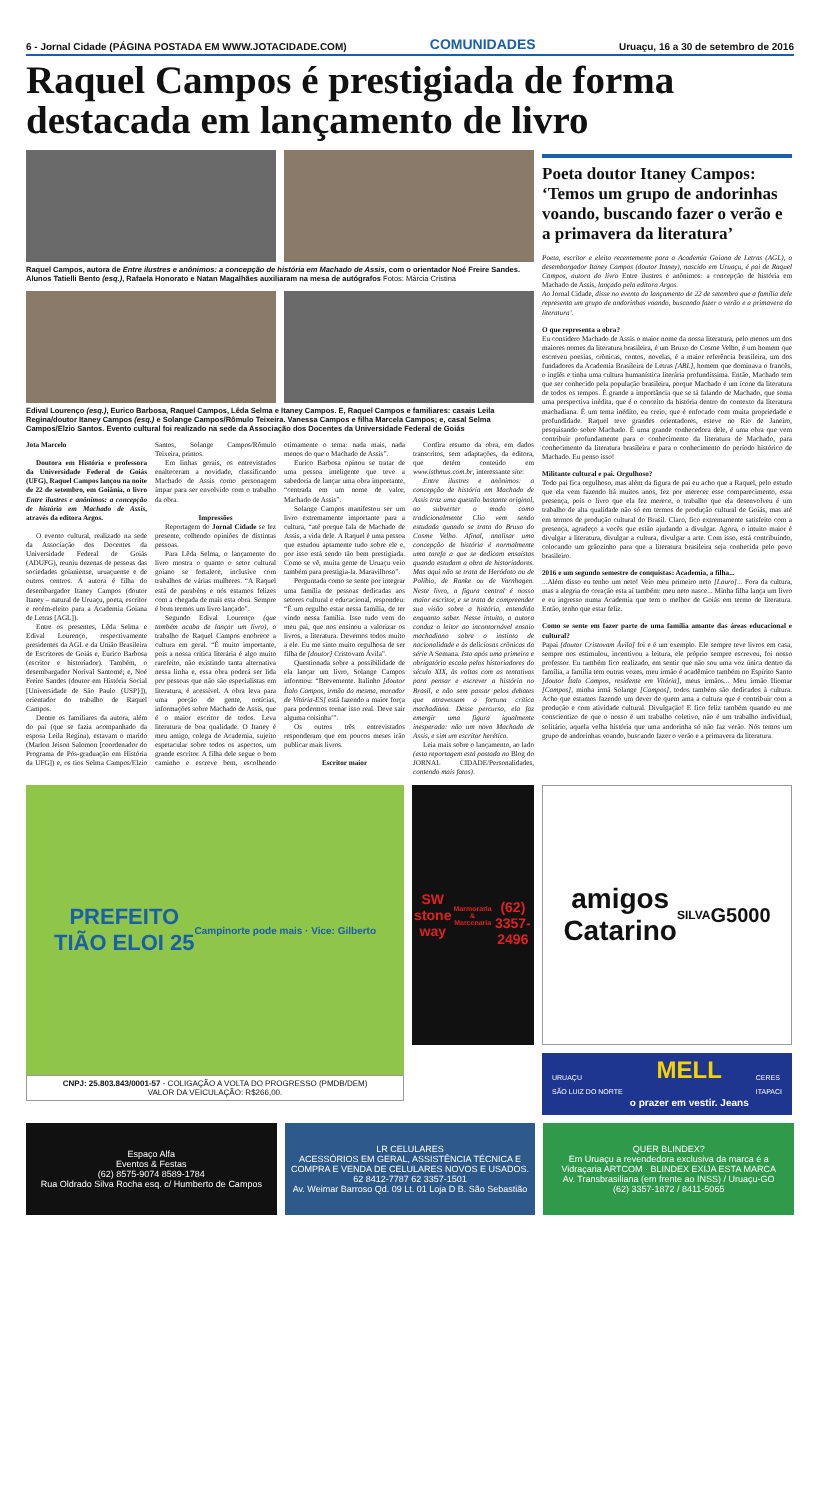6 - Jornal Cidade (PÁGINA POSTADA EM WWW.JOTACIDADE.COM) COMUNIDADES Uruaçu, 16 a 30 de setembro de 2016
Raquel Campos é prestigiada de forma destacada em lançamento de livro
Raquel Campos, autora de Entre ilustres e anônimos: a concepção de história em Machado de Assis, com o orientador Noé Freire Sandes. Alunos Tatielli Bento (esq.), Rafaela Honorato e Natan Magalhães auxiliaram na mesa de autógrafos Fotos: Márcia Cristina
Edival Lourenço (esq.), Eurico Barbosa, Raquel Campos, Lêda Selma e Itaney Campos. E, Raquel Campos e familiares: casais Leila Regina/doutor Itaney Campos (esq.) e Solange Campos/Rômulo Teixeira. Vanessa Campos e filha Marcela Campos; e, casal Selma Campos/Elzio Santos. Evento cultural foi realizado na sede da Associação dos Docentes da Universidade Federal de Goiás
Jota Marcelo
Doutora em História e professora da Universidade Federal de Goiás (UFG), Raquel Campos lançou na noite de 22 de setembro, em Goiânia, o livro Entre ilustres e anônimos: a concepção de história em Machado de Assis, através da editora Argos.
O evento cultural, realizado na sede da Associação dos Docentes da Universidade Federal de Goiás (ADUFG), reuniu dezenas de pessoas das sociedades goianiense, uruaçuense e de outros centros. A autora é filha do desembargador Itaney Campos (doutor Itaney – natural de Uruaçu, poeta, escritor e recém-eleito para a Academia Goiana de Letras [AGL]).
Entre os presentes, Lêda Selma e Edival Lourenço, respectivamente presidentes da AGL e da União Brasileira de Escritores de Goiás e, Eurico Barbosa (escritor e historiador). Também, o desembargador Norival Santomé; e, Noé Freire Sandes (doutor em História Social [Universidade de São Paulo {USP}]), orientador do trabalho de Raquel Campos.
Dentre os familiares da autora, além do pai (que se fazia acompanhado da esposa Leila Regina), estavam o marido (Marlon Jeison Salomon [coordenador do Programa de Pós-graduação em História da UFG]) e, os tios Selma Campos/Elzio Santos, Solange Campos/Rômulo Teixeira, primos.
Em linhas gerais, os entrevistados enalteceram a novidade, classificando Machado de Assis como personagem ímpar para ser envolvido com o trabalho da obra.
Impressões
Reportagem do Jornal Cidade se fez presente, colhendo opiniões de distintas pessoas.
Para Lêda Selma, o lançamento do livro mostra o quanto o setor cultural goiano se fortalece, inclusive com trabalhos de várias mulheres. “A Raquel está de parabéns e nós estamos felizes com a chegada de mais esta obra. Sempre é bom termos um livro lançado”.
Segundo Edival Lourenço (que também acaba de lançar um livro), o trabalho de Raquel Campos enobrece a cultura em geral. “É muito importante, pois a nossa crítica literária é algo muito rarefeito, não existindo tanta alternativa nessa linha e, essa obra poderá ser lida por pessoas que não são especialistas em literatura, é acessível. A obra leva para uma porção de gente, notícias, informações sobre Machado de Assis, que é o maior escritor de todos. Leva literatura de boa qualidade. O Itaney é meu amigo, colega de Academia, sujeito espetacular sobre todos os aspectos, um grande escritor. A filha dele segue o bom caminho e escreve bem, escolhendo otimamente o tema: nada mais, nada menos do que o Machado de Assis”.
Eurico Barbosa opinou se tratar de uma pessoa inteligente que teve a sabedoria de lançar uma obra importante, “centrada em um nome de valor, Machado de Assis”.
Solange Campos manifestou ser um livro extremamente importante para a cultura, “até porque fala de Machado de Assis, a vida dele. A Raquel é uma pessoa que estudou aptamente tudo sobre ele e, por isso está sendo tão bem prestigiada. Como se vê, muita gente de Uruaçu veio também para prestigia-la. Maravilhoso”.
Perguntada como se sente por integrar uma família de pessoas dedicadas aos setores cultural e educacional, respondeu: “É um orgulho estar nessa família, de ter vindo nessa família. Isso tudo vem do meu pai, que nos ensinou a valorizar os livros, a literatura. Devemos todos muito a ele. Eu me sinto muito orgulhosa de ser filha de [doutor] Cristovam Ávila”.
Questionada sobre a possibilidade de ela lançar um livro, Solange Campos informou: “Brevemente. Italinho [doutor Ítalo Campos, irmão da mesma, morador de Vitória-ES] está fazendo a maior força para podermos tornar isso real. Deve sair alguma coisinha’”.
Os outros três entrevistados responderam que em poucos meses irão publicar mais livros.
Escritor maior
Confira resumo da obra, em dados transcritos, sem adaptações, da editora, que detém conteúdo em www.isthmus.com.br, interessante site:
Entre ilustres e anônimos: a concepção de história em Machado de Assis traz uma questão bastante original, ao subverter o modo como tradicionalmente Clio vem sendo estudada quando se trata do Bruxo do Cosme Velho. Afinal, analisar uma concepção de história é normalmente uma tarefa a que se dedicam ensaístas quando estudam a obra de historiadores. Mas aqui não se trata de Heródoto ou de Políbio, de Ranke ou de Varnhagen. Neste livro, a figura central é nosso maior escritor, e se trata de compreender sua visão sobre a história, entendida enquanto saber. Nesse intuito, a autora conduz o leitor ao incontornável ensaio machadiano sobre o instinto de nacionalidade e às deliciosas crônicas da série A Semana. Isto após uma primeira e obrigatória escala pelos historiadores do século XIX, às voltas com as tentativas para pensar e escrever a história no Brasil, e não sem passar pelos debates que atravessam a fortuna crítica machadiana. Desse percurso, ela faz emergir uma figura igualmente inesperada: não um novo Machado de Assis, e sim um escritor herético.
Leia mais sobre o lançamento, ao lado (esta reportagem está postada no Blog do JORNAL CIDADE/Personalidades, contendo mais fotos).
Poeta doutor Itaney Campos: ‘Temos um grupo de andorinhas voando, buscando fazer o verão e a primavera da literatura’
Poeta, escritor e eleito recentemente para a Academia Goiana de Letras (AGL), o desembargador Itaney Campos (doutor Itaney), nascido em Uruaçu, é pai de Raquel Campos, autora do livro Entre ilustres e anônimos: a concepção de história em Machado de Assis, lançado pela editora Argos.
Ao Jornal Cidade, disse no evento do lançamento de 22 de setembro que a família dele representa um grupo de andorinhas voando, buscando fazer o verão e a primavera da literatura’.
O que representa a obra?
Eu considero Machado de Assis o maior nome da nossa literatura, pelo menos um dos maiores nomes da literatura brasileira, é um Bruxo do Cosme Velho, é um homem que escreveu poesias, crônicas, contos, novelas, é a maior referência brasileira, um dos fundadores da Academia Brasileira de Letras [ABL], homem que dominava o francês, o inglês e tinha uma cultura humanística literária profundíssima. Então, Machado tem que ser conhecido pela população brasileira, porque Machado é um ícone da literatura de todos os tempos. É grande a importância que se tá falando de Machado, que soma uma perspectiva inédita, que é o conceito da história dentro do contexto da literatura machadiana. É um tema inédito, eu creio, que é enfocado com muita propriedade e profundidade. Raquel teve grandes orientadores, esteve no Rio de Janeiro, pesquisando sobre Machado. É uma grande conhecedora dele, é uma obra que vem contribuir profundamente para o conhecimento da literatura de Machado, para conhecimento da literatura brasileira e para o conhecimento do período histórico de Machado. Eu penso isso!
Militante cultural e pai. Orgulhoso?
Todo pai fica orgulhoso, mas além da figura de pai eu acho que a Raquel, pelo estudo que ela vem fazendo há muitos anos, fez por merecer esse comparecimento, essa presença, pois o livro que ela fez merece, o trabalho que ela desenvolveu é um trabalho de alta qualidade não só em termos de produção cultural de Goiás, mas até em termos de produção cultural do Brasil. Claro, fico extremamente satisfeito com a presença, agradeço a vocês que estão ajudando a divulgar. Agora, o intuito maior é divulgar a literatura, divulgar a cultura, divulgar a arte. Com isso, está contribuindo, colocando um grãozinho para que a literatura brasileira seja conhecida pelo povo brasileiro.
2016 e um segundo semestre de conquistas: Academia, a filha...
...Além disso eu tenho um neto! Veio meu primeiro neto [Lauro]... Fora da cultura, mas a alegria do coração esta aí também: meu neto nasce... Minha filha lança um livro e eu ingresso numa Academia que tem o melhor de Goiás em termo de literatura. Então, tenho que estar feliz.
Como se sente em fazer parte de uma família amante das áreas educacional e cultural?
Papai [doutor Cristovam Ávila] foi e é um exemplo. Ele sempre teve livros em casa, sempre nos estimulou, incentivou a leitura, ele próprio sempre escreveu, foi nosso professor. Eu também fico realizado, em sentir que não sou uma voz única dentro da família, a família tem outras vozes, meu irmão é acadêmico também no Espírito Santo [doutor Ítalo Campos, residente em Vitória], meus irmãos... Meu irmão Iliomar [Campos], minha irmã Solange [Campos], todos também são dedicados à cultura. Acho que estamos fazendo um dever de quem ama a cultura que é contribuir com a produção e com atividade cultural. Divulgação! E fico feliz também quando eu me conscientizo de que o nosso é um trabalho coletivo, não é um trabalho individual, solitário, aquela velha história que uma andorinha só não faz verão. Nós temos um grupo de andorinhas voando, buscando fazer o verão e a primavera da literatura.
PREFEITO
TIÃO ELOI 25
Campinorte pode mais · Vice: Gilberto
CNPJ: 25.803.843/0001-57 - COLIGAÇÃO A VOLTA DO PROGRESSO (PMDB/DEM)
VALOR DA VEICULAÇÃO: R$266,00.
SW stone way
Marmoraria & Marcenaria
(62) 3357-2496
amigos
Catarino
SILVA
G5000
URUAÇU
SÃO LUIZ DO NORTE MELL
o prazer em vestir. Jeans CERES
ITAPACI
Espaço Alfa
Eventos & Festas
(62) 8575-9074 8589-1784
Rua Oldrado Silva Rocha esq. c/ Humberto de Campos
LR CELULARES
ACESSÓRIOS EM GERAL, ASSISTÊNCIA TÉCNICA E COMPRA E VENDA DE CELULARES NOVOS E USADOS.
62 8412-7787 62 3357-1501
Av. Weimar Barroso Qd. 09 Lt. 01 Loja D B. São Sebastião
QUER BLINDEX?
Em Uruaçu a revendedora exclusiva da marca é a
Vidraçaria ARTCOM · BLINDEX EXIJA ESTA MARCA
Av. Transbrasiliana (em frente ao INSS) / Uruaçu-GO
(62) 3357-1872 / 8411-5065